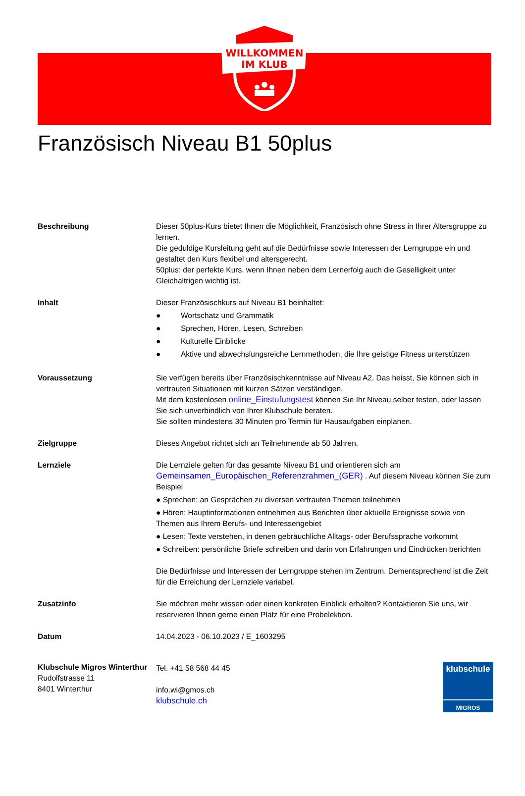WILLKOMMEN
IM KLUB
Französisch Niveau B1 50plus
Beschreibung Dieser 50plus-Kurs bietet Ihnen die Möglichkeit, Französisch ohne Stress in Ihrer Altersgruppe zu lernen.
Die geduldige Kursleitung geht auf die Bedürfnisse sowie Interessen der Lerngruppe ein und gestaltet den Kurs flexibel und altersgerecht.
50plus: der perfekte Kurs, wenn Ihnen neben dem Lernerfolg auch die Geselligkeit unter Gleichaltrigen wichtig ist.
Inhalt Dieser Französischkurs auf Niveau B1 beinhaltet:
● Wortschatz und Grammatik
● Sprechen, Hören, Lesen, Schreiben
● Kulturelle Einblicke
● Aktive und abwechslungsreiche Lernmethoden, die Ihre geistige Fitness unterstützen
Voraussetzung Sie verfügen bereits über Französischkenntnisse auf Niveau A2. Das heisst, Sie können sich in vertrauten Situationen mit kurzen Sätzen verständigen.
Mit dem kostenlosen online_Einstufungstest können Sie Ihr Niveau selber testen, oder lassen Sie sich unverbindlich von Ihrer Klubschule beraten.
Sie sollten mindestens 30 Minuten pro Termin für Hausaufgaben einplanen.
Zielgruppe Dieses Angebot richtet sich an Teilnehmende ab 50 Jahren.
Lernziele Die Lernziele gelten für das gesamte Niveau B1 und orientieren sich am Gemeinsamen_Europäischen_Referenzrahmen_(GER) . Auf diesem Niveau können Sie zum Beispiel
● Sprechen: an Gesprächen zu diversen vertrauten Themen teilnehmen
● Hören: Hauptinformationen entnehmen aus Berichten über aktuelle Ereignisse sowie von Themen aus Ihrem Berufs- und Interessengebiet
● Lesen: Texte verstehen, in denen gebräuchliche Alltags- oder Berufssprache vorkommt
● Schreiben: persönliche Briefe schreiben und darin von Erfahrungen und Eindrücken berichten
Die Bedürfnisse und Interessen der Lerngruppe stehen im Zentrum. Dementsprechend ist die Zeit für die Erreichung der Lernziele variabel.
Zusatzinfo Sie möchten mehr wissen oder einen konkreten Einblick erhalten? Kontaktieren Sie uns, wir reservieren Ihnen gerne einen Platz für eine Probelektion.
Datum 14.04.2023 - 06.10.2023 / E_1603295
Klubschule Migros Winterthur
Rudolfstrasse 11
8401 Winterthur
Tel. +41 58 568 44 45
info.wi@gmos.ch
klubschule.ch
klubschule
MIGROS